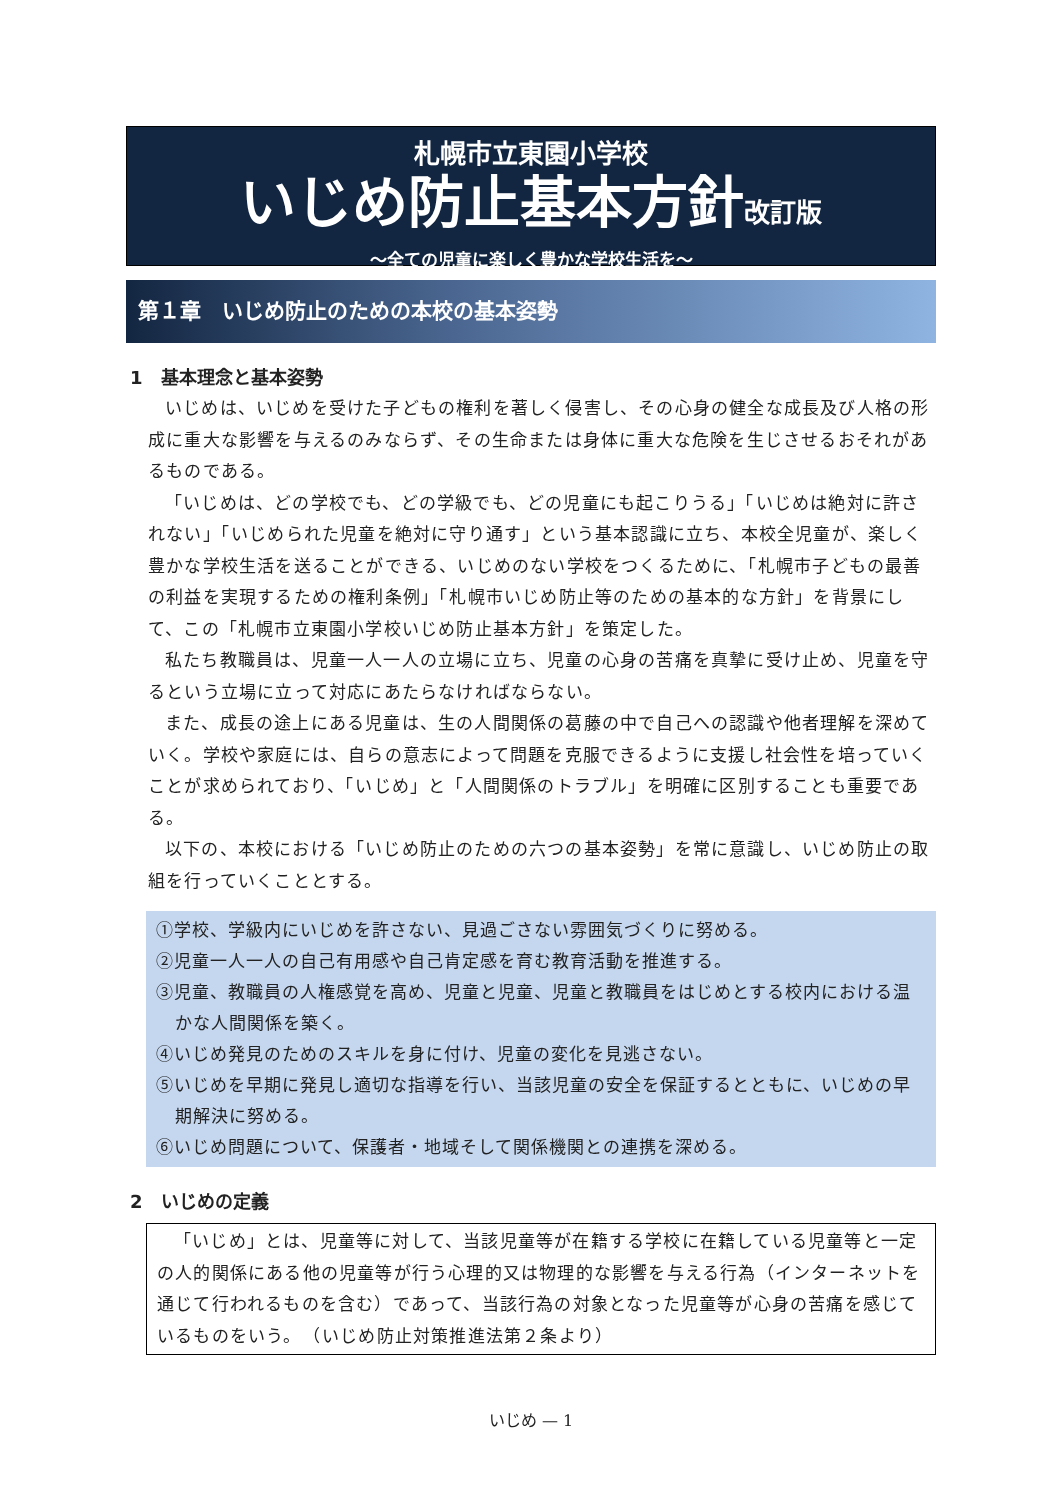札幌市立東園小学校
いじめ防止基本方針改訂版
～全ての児童に楽しく豊かな学校生活を～
第１章　いじめ防止のための本校の基本姿勢
1　基本理念と基本姿勢
いじめは、いじめを受けた子どもの権利を著しく侵害し、その心身の健全な成長及び人格の形成に重大な影響を与えるのみならず、その生命または身体に重大な危険を生じさせるおそれがあるものである。
「いじめは、どの学校でも、どの学級でも、どの児童にも起こりうる」「いじめは絶対に許されない」「いじめられた児童を絶対に守り通す」という基本認識に立ち、本校全児童が、楽しく豊かな学校生活を送ることができる、いじめのない学校をつくるために、「札幌市子どもの最善の利益を実現するための権利条例」「札幌市いじめ防止等のための基本的な方針」を背景にして、この「札幌市立東園小学校いじめ防止基本方針」を策定した。
私たち教職員は、児童一人一人の立場に立ち、児童の心身の苦痛を真摯に受け止め、児童を守るという立場に立って対応にあたらなければならない。
また、成長の途上にある児童は、生の人間関係の葛藤の中で自己への認識や他者理解を深めていく。学校や家庭には、自らの意志によって問題を克服できるように支援し社会性を培っていくことが求められており、「いじめ」と「人間関係のトラブル」を明確に区別することも重要である。
以下の、本校における「いじめ防止のための六つの基本姿勢」を常に意識し、いじめ防止の取組を行っていくこととする。
①学校、学級内にいじめを許さない、見過ごさない雰囲気づくりに努める。
②児童一人一人の自己有用感や自己肯定感を育む教育活動を推進する。
③児童、教職員の人権感覚を高め、児童と児童、児童と教職員をはじめとする校内における温かな人間関係を築く。
④いじめ発見のためのスキルを身に付け、児童の変化を見逃さない。
⑤いじめを早期に発見し適切な指導を行い、当該児童の安全を保証するとともに、いじめの早期解決に努める。
⑥いじめ問題について、保護者・地域そして関係機関との連携を深める。
2　いじめの定義
「いじめ」とは、児童等に対して、当該児童等が在籍する学校に在籍している児童等と一定の人的関係にある他の児童等が行う心理的又は物理的な影響を与える行為（インターネットを通じて行われるものを含む）であって、当該行為の対象となった児童等が心身の苦痛を感じているものをいう。　（いじめ防止対策推進法第２条より）
いじめ — 1